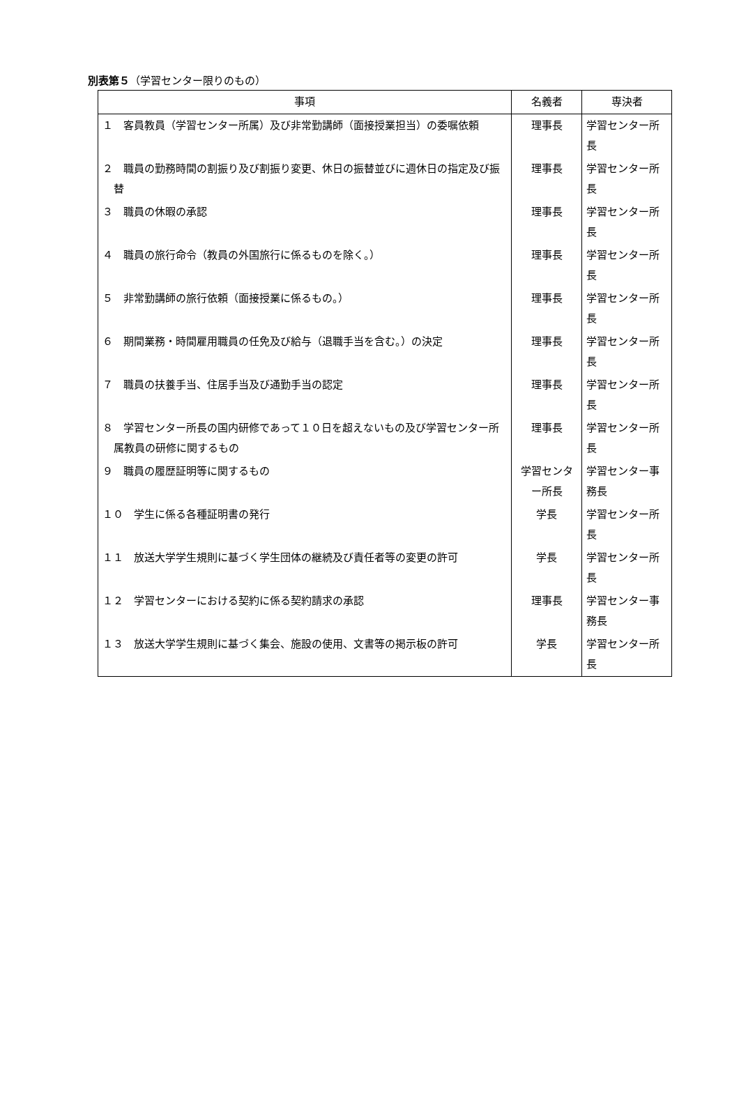別表第５（学習センター限りのもの）
| 事項 | 名義者 | 専決者 |
| --- | --- | --- |
| １ 客員教員（学習センター所属）及び非常勤講師（面接授業担当）の委嘱依頼 | 理事長 | 学習センター所長 |
| ２ 職員の勤務時間の割振り及び割振り変更、休日の振替並びに週休日の指定及び振替 | 理事長 | 学習センター所長 |
| ３ 職員の休暇の承認 | 理事長 | 学習センター所長 |
| ４ 職員の旅行命令（教員の外国旅行に係るものを除く。） | 理事長 | 学習センター所長 |
| ５ 非常勤講師の旅行依頼（面接授業に係るもの。） | 理事長 | 学習センター所長 |
| ６ 期間業務・時間雇用職員の任免及び給与（退職手当を含む。）の決定 | 理事長 | 学習センター所長 |
| ７ 職員の扶養手当、住居手当及び通勤手当の認定 | 理事長 | 学習センター所長 |
| ８ 学習センター所長の国内研修であって１０日を超えないもの及び学習センター所属教員の研修に関するもの | 理事長 | 学習センター所長 |
| ９ 職員の履歴証明等に関するもの | 学習センター所長 | 学習センター事務長 |
| １０ 学生に係る各種証明書の発行 | 学長 | 学習センター所長 |
| １１ 放送大学学生規則に基づく学生団体の継続及び責任者等の変更の許可 | 学長 | 学習センター所長 |
| １２ 学習センターにおける契約に係る契約請求の承認 | 理事長 | 学習センター事務長 |
| １３ 放送大学学生規則に基づく集会、施設の使用、文書等の掲示板の許可 | 学長 | 学習センター所長 |